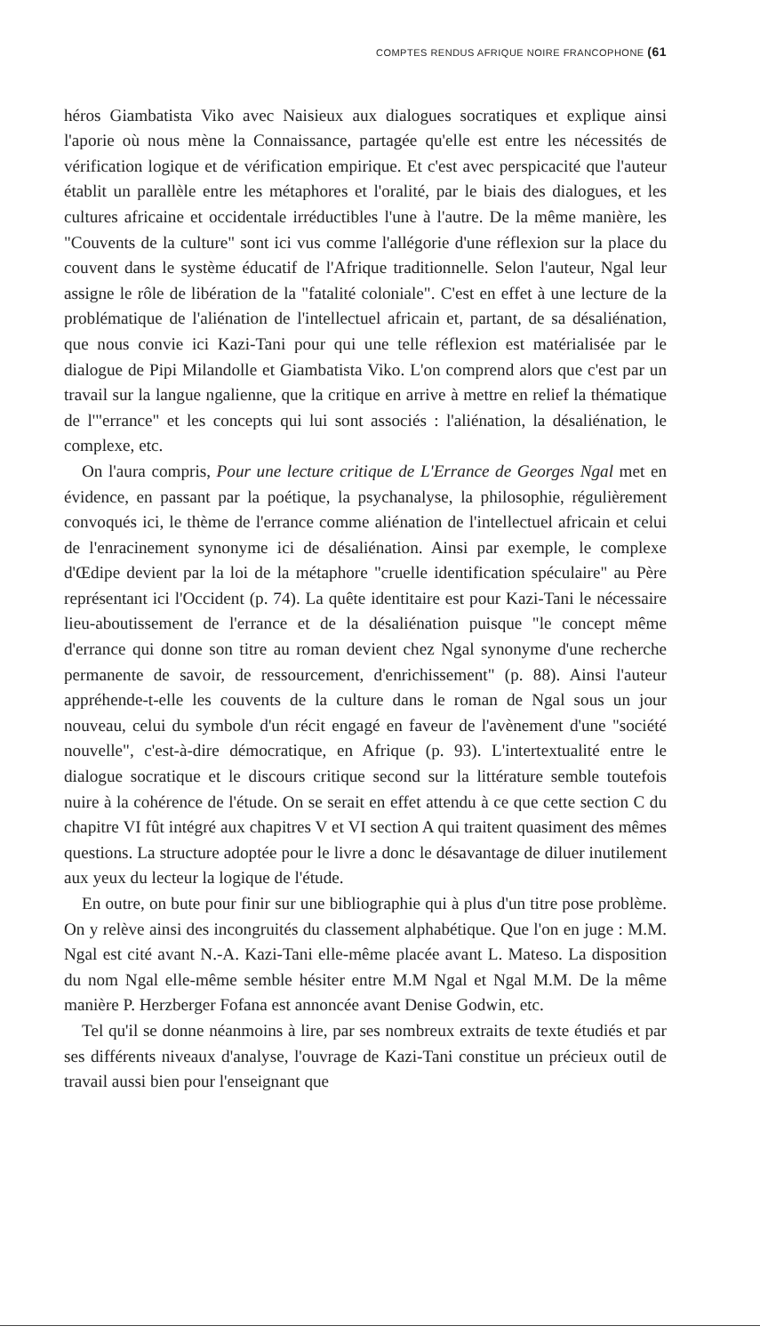COMPTES RENDUS AFRIQUE NOIRE FRANCOPHONE (61
héros Giambatista Viko avec Naisieux aux dialogues socratiques et explique ainsi l'aporie où nous mène la Connaissance, partagée qu'elle est entre les nécessités de vérification logique et de vérification empirique. Et c'est avec perspicacité que l'auteur établit un parallèle entre les métaphores et l'oralité, par le biais des dialogues, et les cultures africaine et occidentale irréductibles l'une à l'autre. De la même manière, les "Couvents de la culture" sont ici vus comme l'allégorie d'une réflexion sur la place du couvent dans le système éducatif de l'Afrique traditionnelle. Selon l'auteur, Ngal leur assigne le rôle de libération de la "fatalité coloniale". C'est en effet à une lecture de la problématique de l'aliénation de l'intellectuel africain et, partant, de sa désaliénation, que nous convie ici Kazi-Tani pour qui une telle réflexion est matérialisée par le dialogue de Pipi Milandolle et Giambatista Viko. L'on comprend alors que c'est par un travail sur la langue ngalienne, que la critique en arrive à mettre en relief la thématique de l'"errance" et les concepts qui lui sont associés : l'aliénation, la désaliénation, le complexe, etc.
On l'aura compris, Pour une lecture critique de L'Errance de Georges Ngal met en évidence, en passant par la poétique, la psychanalyse, la philosophie, régulièrement convoqués ici, le thème de l'errance comme aliénation de l'intellectuel africain et celui de l'enracinement synonyme ici de désaliénation. Ainsi par exemple, le complexe d'Œdipe devient par la loi de la métaphore "cruelle identification spéculaire" au Père représentant ici l'Occident (p. 74). La quête identitaire est pour Kazi-Tani le nécessaire lieu-aboutissement de l'errance et de la désaliénation puisque "le concept même d'errance qui donne son titre au roman devient chez Ngal synonyme d'une recherche permanente de savoir, de ressourcement, d'enrichissement" (p. 88). Ainsi l'auteur appréhende-t-elle les couvents de la culture dans le roman de Ngal sous un jour nouveau, celui du symbole d'un récit engagé en faveur de l'avènement d'une "société nouvelle", c'est-à-dire démocratique, en Afrique (p. 93). L'intertextualité entre le dialogue socratique et le discours critique second sur la littérature semble toutefois nuire à la cohérence de l'étude. On se serait en effet attendu à ce que cette section C du chapitre VI fût intégré aux chapitres V et VI section A qui traitent quasiment des mêmes questions. La structure adoptée pour le livre a donc le désavantage de diluer inutilement aux yeux du lecteur la logique de l'étude.
En outre, on bute pour finir sur une bibliographie qui à plus d'un titre pose problème. On y relève ainsi des incongruités du classement alphabétique. Que l'on en juge : M.M. Ngal est cité avant N.-A. Kazi-Tani elle-même placée avant L. Mateso. La disposition du nom Ngal elle-même semble hésiter entre M.M Ngal et Ngal M.M. De la même manière P. Herzberger Fofana est annoncée avant Denise Godwin, etc.
Tel qu'il se donne néanmoins à lire, par ses nombreux extraits de texte étudiés et par ses différents niveaux d'analyse, l'ouvrage de Kazi-Tani constitue un précieux outil de travail aussi bien pour l'enseignant que